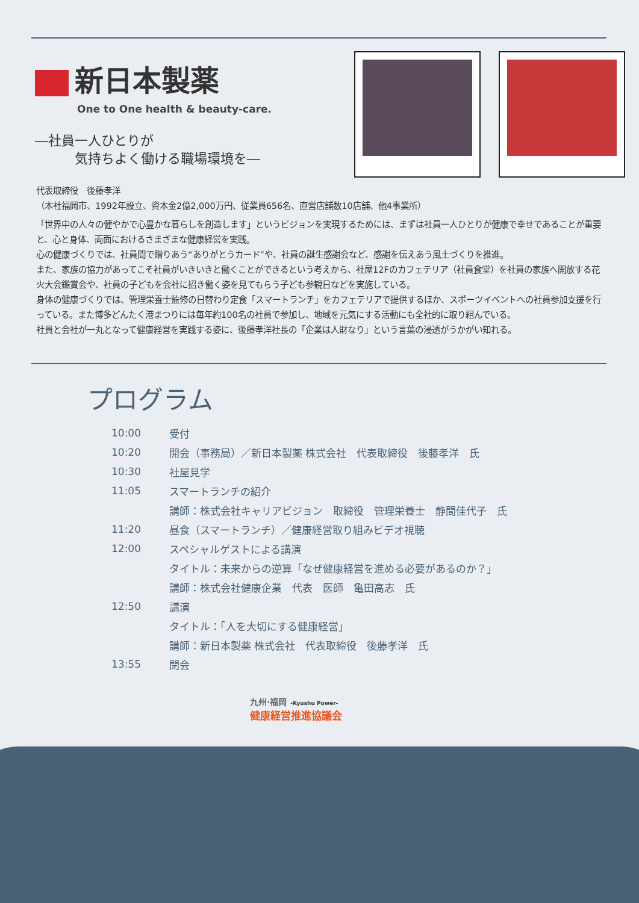新日本製薬
One to One health & beauty-care.
―社員一人ひとりが
　　　気持ちよく働ける職場環境を―
代表取締役　後藤孝洋
（本社福岡市、1992年設立、資本金2億2,000万円、従業員656名、直営店舗数10店舗、他4事業所）
「世界中の人々の健やかで心豊かな暮らしを創造します」というビジョンを実現するためには、まずは社員一人ひとりが健康で幸せであることが重要と、心と身体、両面におけるさまざまな健康経営を実践。
心の健康づくりでは、社員間で贈りあう“ありがとうカード”や、社員の誕生感謝会など、感謝を伝えあう風土づくりを推進。
また、家族の協力があってこそ社員がいきいきと働くことができるという考えから、社屋12Fのカフェテリア（社員食堂）を社員の家族へ開放する花火大会鑑賞会や、社員の子どもを会社に招き働く姿を見てもらう子ども参観日などを実施している。
身体の健康づくりでは、管理栄養士監修の日替わり定食「スマートランチ」をカフェテリアで提供するほか、スポーツイベントへの社員参加支援を行っている。また博多どんたく港まつりには毎年約100名の社員で参加し、地域を元気にする活動にも全社的に取り組んでいる。
社員と会社が一丸となって健康経営を実践する姿に、後藤孝洋社長の「企業は人財なり」という言葉の浸透がうかがい知れる。
プログラム
| 10:00 | 受付 |
| 10:20 | 開会（事務局）／新日本製薬 株式会社 代表取締役 後藤孝洋 氏 |
| 10:30 | 社屋見学 |
| 11:05 | スマートランチの紹介 |
| | 講師：株式会社キャリアビジョン 取締役 管理栄養士 静間佳代子 氏 |
| 11:20 | 昼食（スマートランチ）／健康経営取り組みビデオ視聴 |
| 12:00 | スペシャルゲストによる講演 |
| | タイトル：未来からの逆算「なぜ健康経営を進める必要があるのか？」 |
| | 講師：株式会社健康企業 代表 医師 亀田高志 氏 |
| 12:50 | 講演 |
| | タイトル：「人を大切にする健康経営」 |
| | 講師：新日本製薬 株式会社 代表取締役 後藤孝洋 氏 |
| 13:55 | 閉会 |
九州·福岡 -Kyushu Power-
健康経営推進協議会